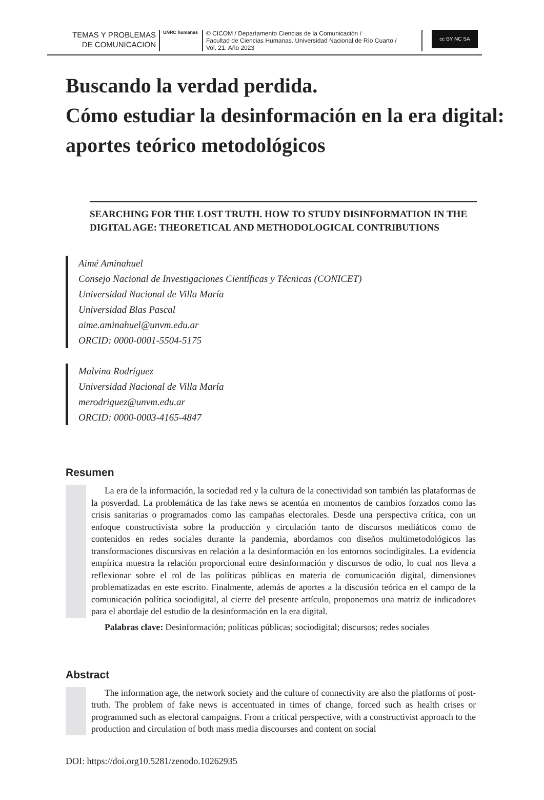TEMAS Y PROBLEMAS
DE COMUNICACION
UNRC humanas
© CICOM / Departamento Ciencias de la Comunicación /
Facultad de Ciencias Humanas. Universidad Nacional de Río Cuarto /
Vol. 21. Año 2023
cc BY NC SA
Buscando la verdad perdida.
Cómo estudiar la desinformación en la era digital: aportes teórico metodológicos
SEARCHING FOR THE LOST TRUTH. HOW TO STUDY DISINFORMATION IN THE DIGITAL AGE: THEORETICAL AND METHODOLOGICAL CONTRIBUTIONS
Aimé Aminahuel
Consejo Nacional de Investigaciones Científicas y Técnicas (CONICET)
Universidad Nacional de Villa María
Universidad Blas Pascal
aime.aminahuel@unvm.edu.ar
ORCID: 0000-0001-5504-5175
Malvina Rodríguez
Universidad Nacional de Villa María
merodriguez@unvm.edu.ar
ORCID: 0000-0003-4165-4847
Resumen
La era de la información, la sociedad red y la cultura de la conectividad son también las plataformas de la posverdad. La problemática de las fake news se acentúa en momentos de cambios forzados como las crisis sanitarias o programados como las campañas electorales. Desde una perspectiva crítica, con un enfoque constructivista sobre la producción y circulación tanto de discursos mediáticos como de contenidos en redes sociales durante la pandemia, abordamos con diseños multimetodológicos las transformaciones discursivas en relación a la desinformación en los entornos sociodigitales. La evidencia empírica muestra la relación proporcional entre desinformación y discursos de odio, lo cual nos lleva a reflexionar sobre el rol de las políticas públicas en materia de comunicación digital, dimensiones problematizadas en este escrito. Finalmente, además de aportes a la discusión teórica en el campo de la comunicación política sociodigital, al cierre del presente artículo, proponemos una matriz de indicadores para el abordaje del estudio de la desinformación en la era digital.
Palabras clave: Desinformación; políticas públicas; sociodigital; discursos; redes sociales
Abstract
The information age, the network society and the culture of connectivity are also the platforms of post-truth. The problem of fake news is accentuated in times of change, forced such as health crises or programmed such as electoral campaigns. From a critical perspective, with a constructivist approach to the production and circulation of both mass media discourses and content on social
DOI: https://doi.org10.5281/zenodo.10262935